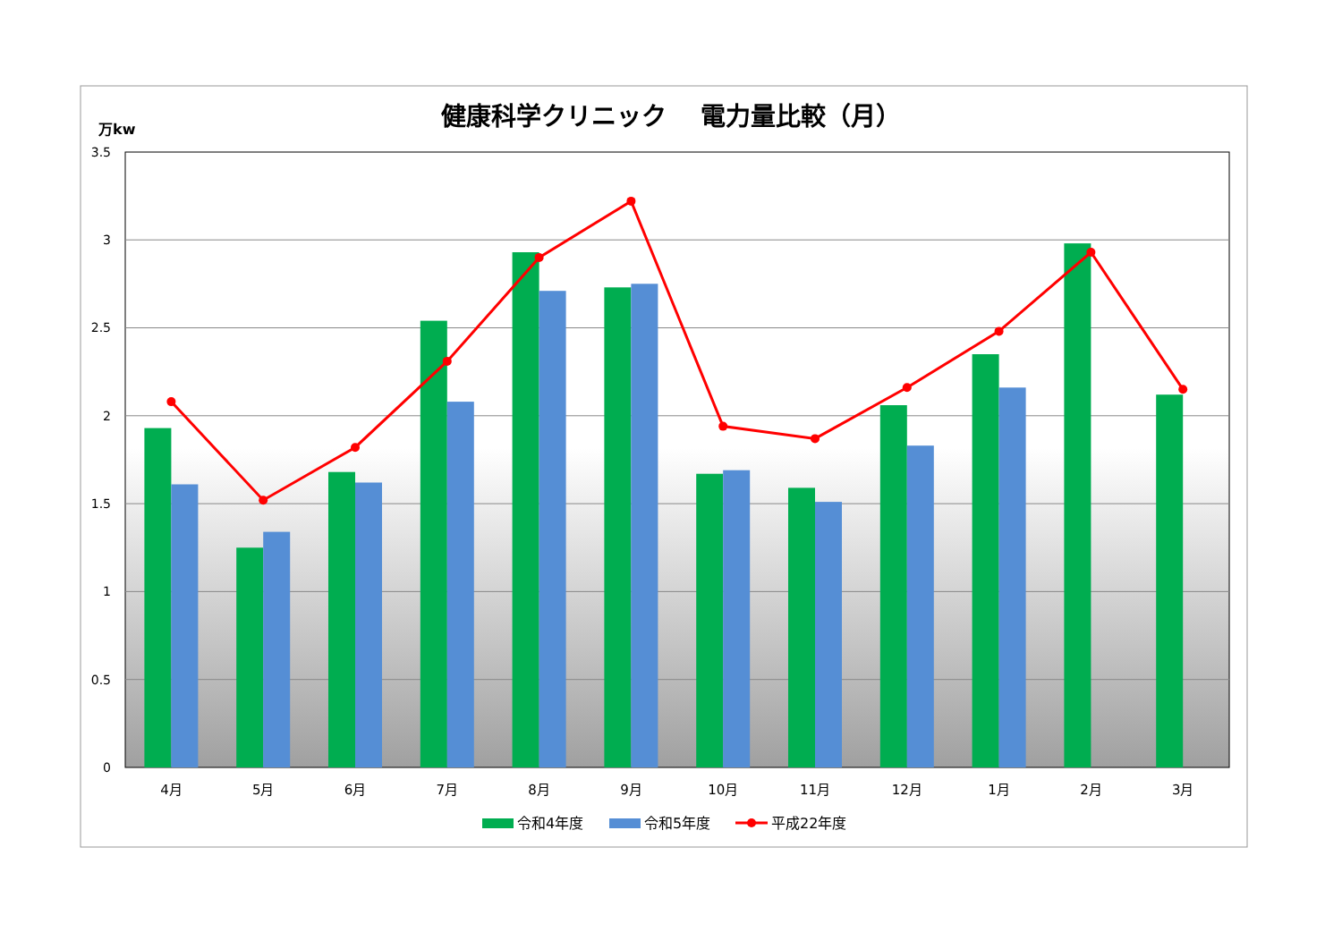健康科学クリニック　 電力量比較（月）
万kw
0
0.5
1
1.5
2
2.5
3
3.5
4月
5月
6月
7月
8月
9月
10月
11月
12月
1月
2月
3月
令和4年度
令和5年度
平成22年度